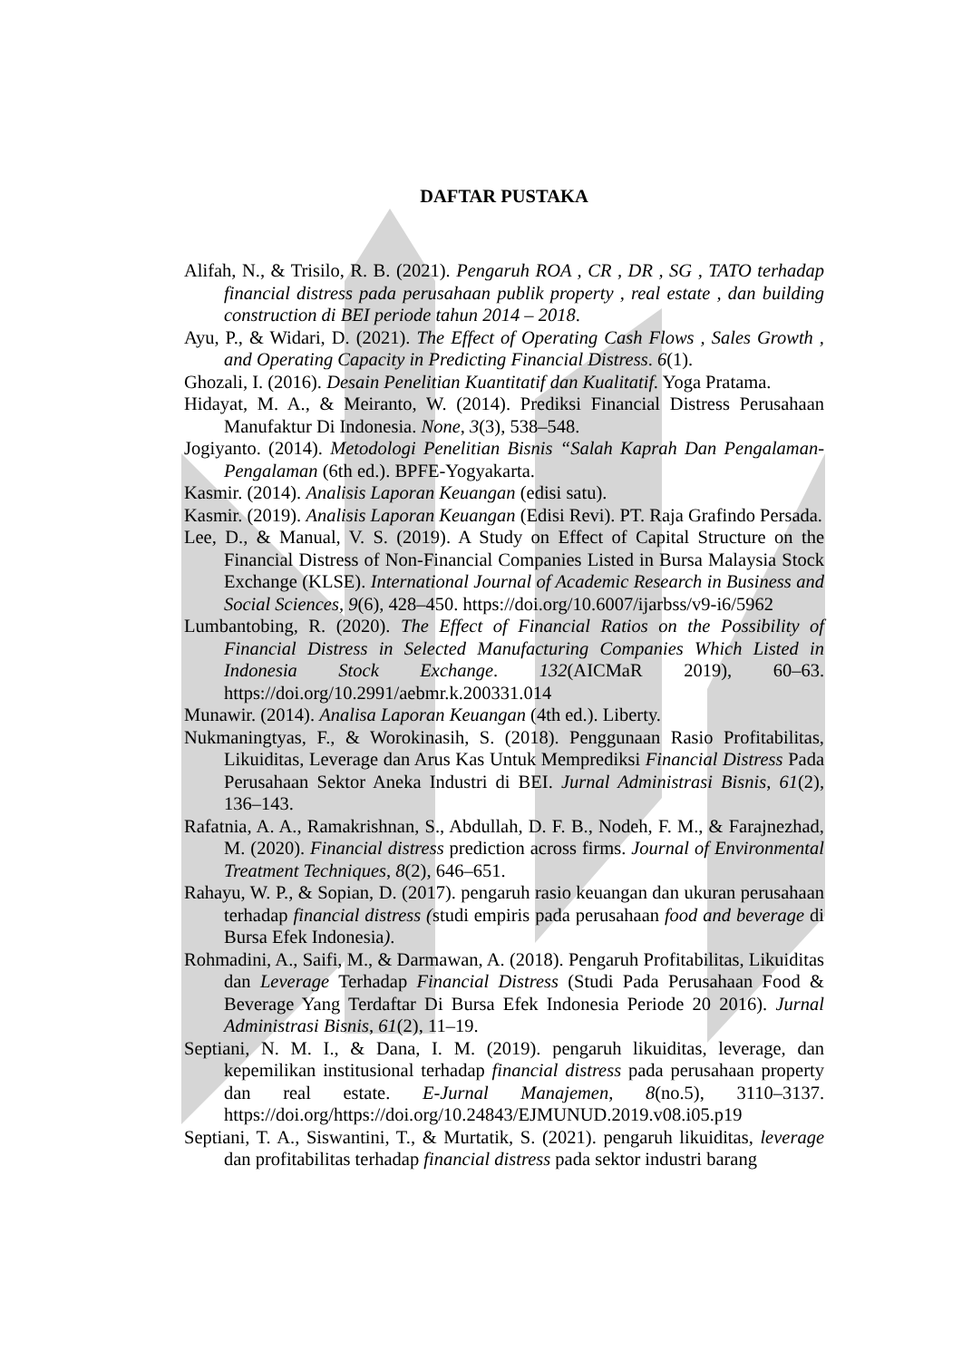DAFTAR PUSTAKA
Alifah, N., & Trisilo, R. B. (2021). Pengaruh ROA , CR , DR , SG , TATO terhadap financial distress pada perusahaan publik property , real estate , dan building construction di BEI periode tahun 2014 – 2018.
Ayu, P., & Widari, D. (2021). The Effect of Operating Cash Flows , Sales Growth , and Operating Capacity in Predicting Financial Distress. 6(1).
Ghozali, I. (2016). Desain Penelitian Kuantitatif dan Kualitatif. Yoga Pratama.
Hidayat, M. A., & Meiranto, W. (2014). Prediksi Financial Distress Perusahaan Manufaktur Di Indonesia. None, 3(3), 538–548.
Jogiyanto. (2014). Metodologi Penelitian Bisnis “Salah Kaprah Dan Pengalaman-Pengalaman (6th ed.). BPFE-Yogyakarta.
Kasmir. (2014). Analisis Laporan Keuangan (edisi satu).
Kasmir. (2019). Analisis Laporan Keuangan (Edisi Revi). PT. Raja Grafindo Persada.
Lee, D., & Manual, V. S. (2019). A Study on Effect of Capital Structure on the Financial Distress of Non-Financial Companies Listed in Bursa Malaysia Stock Exchange (KLSE). International Journal of Academic Research in Business and Social Sciences, 9(6), 428–450. https://doi.org/10.6007/ijarbss/v9-i6/5962
Lumbantobing, R. (2020). The Effect of Financial Ratios on the Possibility of Financial Distress in Selected Manufacturing Companies Which Listed in Indonesia Stock Exchange. 132(AICMaR 2019), 60–63. https://doi.org/10.2991/aebmr.k.200331.014
Munawir. (2014). Analisa Laporan Keuangan (4th ed.). Liberty.
Nukmaningtyas, F., & Worokinasih, S. (2018). Penggunaan Rasio Profitabilitas, Likuiditas, Leverage dan Arus Kas Untuk Memprediksi Financial Distress Pada Perusahaan Sektor Aneka Industri di BEI. Jurnal Administrasi Bisnis, 61(2), 136–143.
Rafatnia, A. A., Ramakrishnan, S., Abdullah, D. F. B., Nodeh, F. M., & Farajnezhad, M. (2020). Financial distress prediction across firms. Journal of Environmental Treatment Techniques, 8(2), 646–651.
Rahayu, W. P., & Sopian, D. (2017). pengaruh rasio keuangan dan ukuran perusahaan terhadap financial distress (studi empiris pada perusahaan food and beverage di Bursa Efek Indonesia).
Rohmadini, A., Saifi, M., & Darmawan, A. (2018). Pengaruh Profitabilitas, Likuiditas dan Leverage Terhadap Financial Distress (Studi Pada Perusahaan Food & Beverage Yang Terdaftar Di Bursa Efek Indonesia Periode 20 2016). Jurnal Administrasi Bisnis, 61(2), 11–19.
Septiani, N. M. I., & Dana, I. M. (2019). pengaruh likuiditas, leverage, dan kepemilikan institusional terhadap financial distress pada perusahaan property dan real estate. E-Jurnal Manajemen, 8(no.5), 3110–3137. https://doi.org/https://doi.org/10.24843/EJMUNUD.2019.v08.i05.p19
Septiani, T. A., Siswantini, T., & Murtatik, S. (2021). pengaruh likuiditas, leverage dan profitabilitas terhadap financial distress pada sektor industri barang